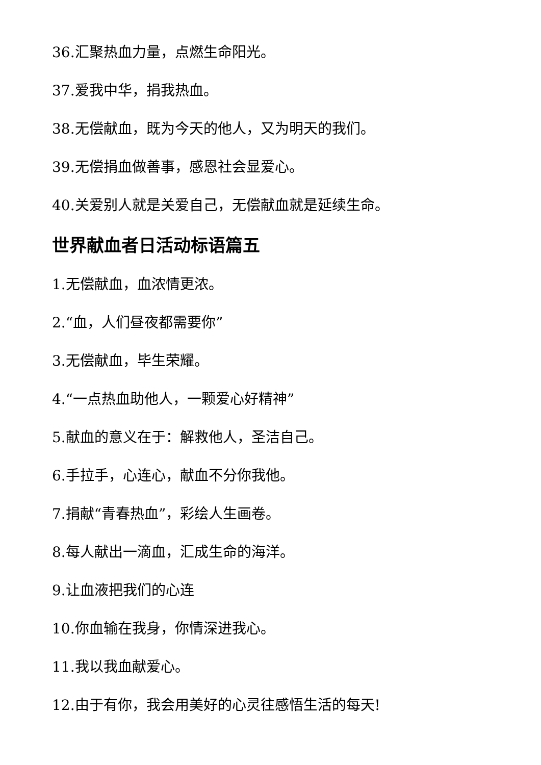36.汇聚热血力量，点燃生命阳光。
37.爱我中华，捐我热血。
38.无偿献血，既为今天的他人，又为明天的我们。
39.无偿捐血做善事，感恩社会显爱心。
40.关爱别人就是关爱自己，无偿献血就是延续生命。
世界献血者日活动标语篇五
1.无偿献血，血浓情更浓。
2.“血，人们昼夜都需要你”
3.无偿献血，毕生荣耀。
4.“一点热血助他人，一颗爱心好精神”
5.献血的意义在于：解救他人，圣洁自己。
6.手拉手，心连心，献血不分你我他。
7.捐献“青春热血”，彩绘人生画卷。
8.每人献出一滴血，汇成生命的海洋。
9.让血液把我们的心连
10.你血输在我身，你情深进我心。
11.我以我血献爱心。
12.由于有你，我会用美好的心灵往感悟生活的每天!